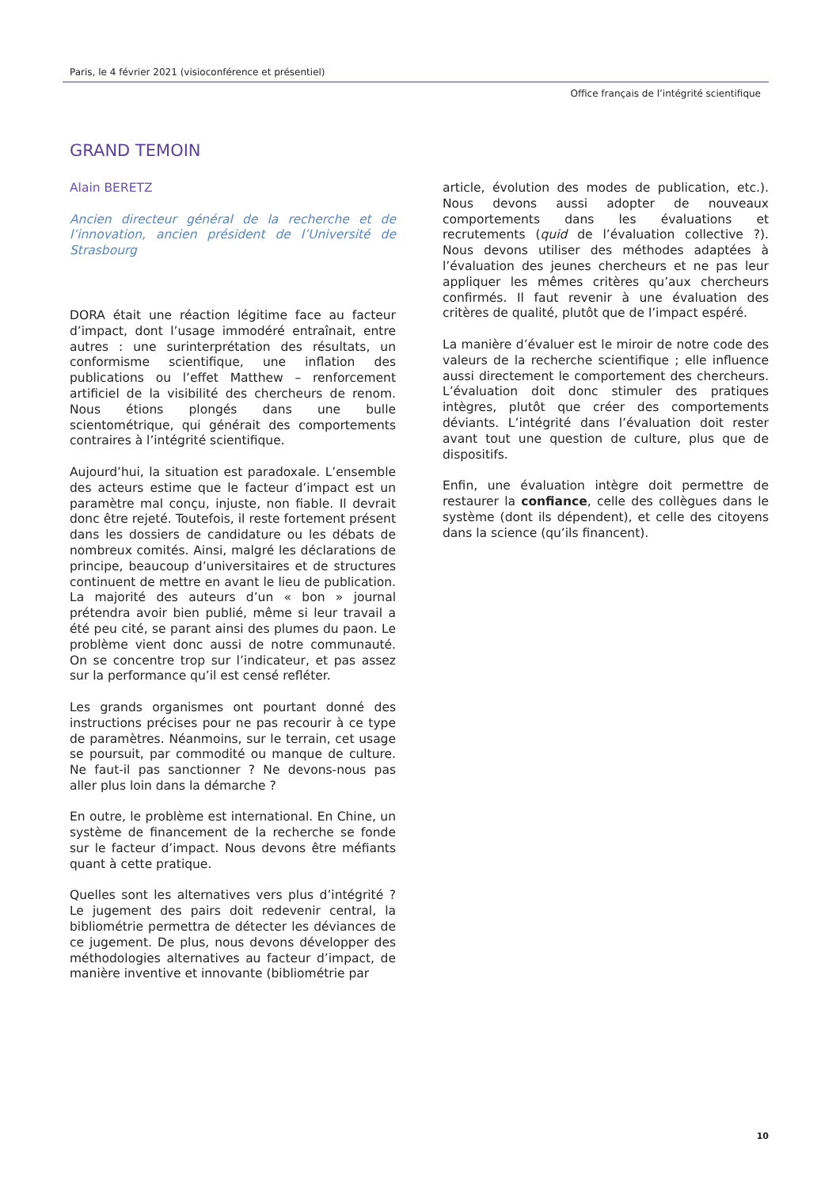Paris, le 4 février 2021 (visioconférence et présentiel)
Office français de l’intégrité scientifique
GRAND TEMOIN
Alain BERETZ
Ancien directeur général de la recherche et de l’innovation, ancien président de l’Université de Strasbourg
DORA était une réaction légitime face au facteur d’impact, dont l’usage immodéré entraînait, entre autres : une surinterprétation des résultats, un conformisme scientifique, une inflation des publications ou l’effet Matthew – renforcement artificiel de la visibilité des chercheurs de renom. Nous étions plongés dans une bulle scientométrique, qui générait des comportements contraires à l’intégrité scientifique.
Aujourd’hui, la situation est paradoxale. L’ensemble des acteurs estime que le facteur d’impact est un paramètre mal conçu, injuste, non fiable. Il devrait donc être rejeté. Toutefois, il reste fortement présent dans les dossiers de candidature ou les débats de nombreux comités. Ainsi, malgré les déclarations de principe, beaucoup d’universitaires et de structures continuent de mettre en avant le lieu de publication. La majorité des auteurs d’un « bon » journal prétendra avoir bien publié, même si leur travail a été peu cité, se parant ainsi des plumes du paon. Le problème vient donc aussi de notre communauté. On se concentre trop sur l’indicateur, et pas assez sur la performance qu’il est censé refléter.
Les grands organismes ont pourtant donné des instructions précises pour ne pas recourir à ce type de paramètres. Néanmoins, sur le terrain, cet usage se poursuit, par commodité ou manque de culture. Ne faut-il pas sanctionner ? Ne devons-nous pas aller plus loin dans la démarche ?
En outre, le problème est international. En Chine, un système de financement de la recherche se fonde sur le facteur d’impact. Nous devons être méfiants quant à cette pratique.
Quelles sont les alternatives vers plus d’intégrité ? Le jugement des pairs doit redevenir central, la bibliométrie permettra de détecter les déviances de ce jugement. De plus, nous devons développer des méthodologies alternatives au facteur d’impact, de manière inventive et innovante (bibliométrie par
article, évolution des modes de publication, etc.). Nous devons aussi adopter de nouveaux comportements dans les évaluations et recrutements (quid de l’évaluation collective ?). Nous devons utiliser des méthodes adaptées à l’évaluation des jeunes chercheurs et ne pas leur appliquer les mêmes critères qu’aux chercheurs confirmés. Il faut revenir à une évaluation des critères de qualité, plutôt que de l’impact espéré.
La manière d’évaluer est le miroir de notre code des valeurs de la recherche scientifique ; elle influence aussi directement le comportement des chercheurs. L’évaluation doit donc stimuler des pratiques intègres, plutôt que créer des comportements déviants. L’intégrité dans l’évaluation doit rester avant tout une question de culture, plus que de dispositifs.
Enfin, une évaluation intègre doit permettre de restaurer la confiance, celle des collègues dans le système (dont ils dépendent), et celle des citoyens dans la science (qu’ils financent).
10